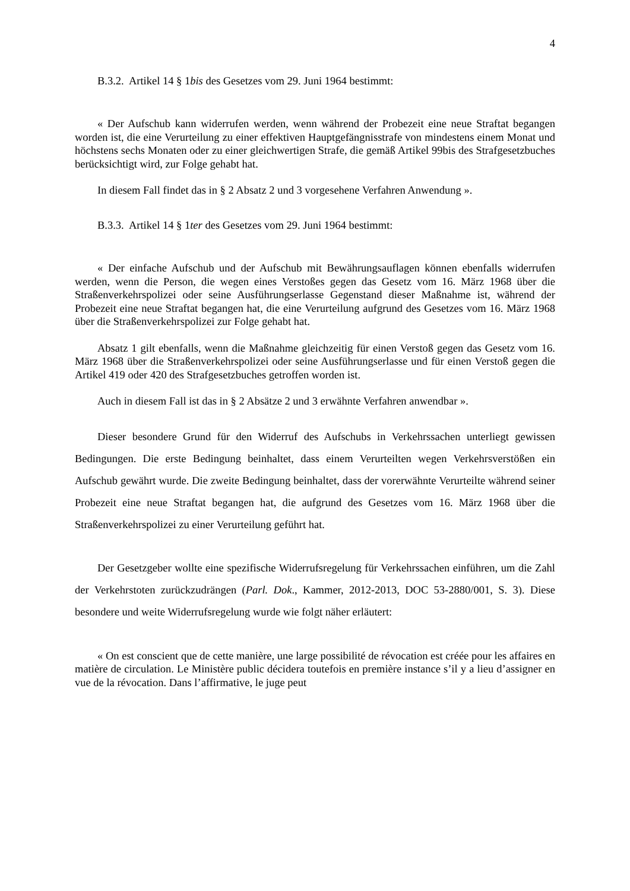4
B.3.2. Artikel 14 § 1bis des Gesetzes vom 29. Juni 1964 bestimmt:
« Der Aufschub kann widerrufen werden, wenn während der Probezeit eine neue Straftat begangen worden ist, die eine Verurteilung zu einer effektiven Hauptgefängnisstrafe von mindestens einem Monat und höchstens sechs Monaten oder zu einer gleichwertigen Strafe, die gemäß Artikel 99bis des Strafgesetzbuches berücksichtigt wird, zur Folge gehabt hat.
In diesem Fall findet das in § 2 Absatz 2 und 3 vorgesehene Verfahren Anwendung ».
B.3.3. Artikel 14 § 1ter des Gesetzes vom 29. Juni 1964 bestimmt:
« Der einfache Aufschub und der Aufschub mit Bewährungsauflagen können ebenfalls widerrufen werden, wenn die Person, die wegen eines Verstoßes gegen das Gesetz vom 16. März 1968 über die Straßenverkehrspolizei oder seine Ausführungserlasse Gegenstand dieser Maßnahme ist, während der Probezeit eine neue Straftat begangen hat, die eine Verurteilung aufgrund des Gesetzes vom 16. März 1968 über die Straßenverkehrspolizei zur Folge gehabt hat.
Absatz 1 gilt ebenfalls, wenn die Maßnahme gleichzeitig für einen Verstoß gegen das Gesetz vom 16. März 1968 über die Straßenverkehrspolizei oder seine Ausführungserlasse und für einen Verstoß gegen die Artikel 419 oder 420 des Strafgesetzbuches getroffen worden ist.
Auch in diesem Fall ist das in § 2 Absätze 2 und 3 erwähnte Verfahren anwendbar ».
Dieser besondere Grund für den Widerruf des Aufschubs in Verkehrssachen unterliegt gewissen Bedingungen. Die erste Bedingung beinhaltet, dass einem Verurteilten wegen Verkehrsverstößen ein Aufschub gewährt wurde. Die zweite Bedingung beinhaltet, dass der vorerwähnte Verurteilte während seiner Probezeit eine neue Straftat begangen hat, die aufgrund des Gesetzes vom 16. März 1968 über die Straßenverkehrspolizei zu einer Verurteilung geführt hat.
Der Gesetzgeber wollte eine spezifische Widerrufsregelung für Verkehrssachen einführen, um die Zahl der Verkehrstoten zurückzudrängen (Parl. Dok., Kammer, 2012-2013, DOC 53-2880/001, S. 3). Diese besondere und weite Widerrufsregelung wurde wie folgt näher erläutert:
« On est conscient que de cette manière, une large possibilité de révocation est créée pour les affaires en matière de circulation. Le Ministère public décidera toutefois en première instance s’il y a lieu d’assigner en vue de la révocation. Dans l’affirmative, le juge peut